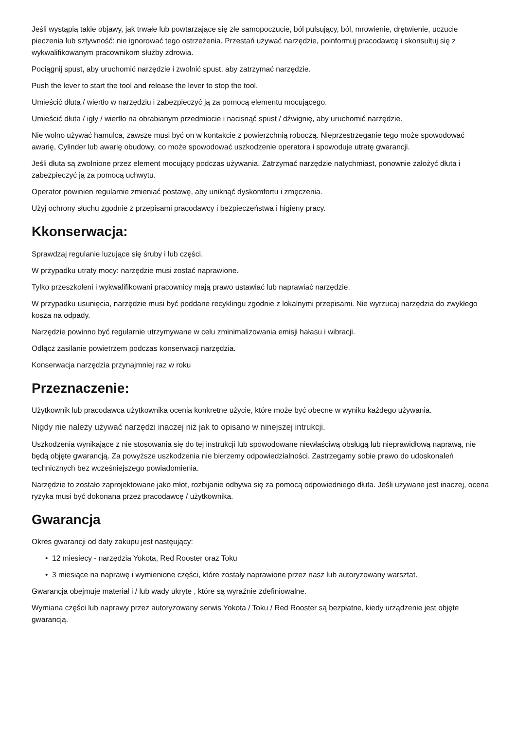Jeśli wystąpią takie objawy, jak trwałe lub powtarzające się złe samopoczucie, ból pulsujący, ból, mrowienie, drętwienie, uczucie pieczenia lub sztywność: nie ignorować tego ostrzeżenia. Przestań używać narzędzie, poinformuj pracodawcę i skonsultuj się z wykwalifikowanym pracownikom służby zdrowia.
Pociągnij spust, aby uruchomić narzędzie i zwolnić spust, aby zatrzymać narzędzie.
Push the lever to start the tool and release the lever to stop the tool.
Umieścić dłuta / wiertło w narzędziu i zabezpieczyć ją za pomocą elementu mocującego.
Umieścić dłuta / igły / wiertło na obrabianym przedmiocie i nacisnąć spust / dźwignię, aby uruchomić narzędzie.
Nie wolno używać hamulca, zawsze musi być on w kontakcie z powierzchnią roboczą. Nieprzestrzeganie tego może spowodować awarię, Cylinder lub awarię obudowy, co może spowodować uszkodzenie operatora i spowoduje utratę gwarancji.
Jeśli dłuta są zwolnione przez element mocujący podczas używania. Zatrzymać narzędzie natychmiast, ponownie założyć dłuta i zabezpieczyć ją za pomocą uchwytu.
Operator powinien regularnie zmieniać postawę, aby uniknąć dyskomfortu i zmęczenia.
Użyj ochrony słuchu zgodnie z przepisami pracodawcy i bezpieczeństwa i higieny pracy.
Kkonserwacja:
Sprawdzaj regulanie luzujące się śruby i lub części.
W przypadku utraty mocy: narzędzie musi zostać naprawione.
Tylko przeszkoleni i wykwalifikowani pracownicy mają prawo ustawiać lub naprawiać narzędzie.
W przypadku usunięcia, narzędzie musi być poddane recyklingu zgodnie z lokalnymi przepisami. Nie wyrzucaj narzędzia do zwykłego kosza na odpady.
Narzędzie powinno być regularnie utrzymywane w celu zminimalizowania emisji hałasu i wibracji.
Odłącz zasilanie powietrzem podczas konserwacji narzędzia.
Konserwacja narzędzia przynajmniej raz w roku
Przeznaczenie:
Użytkownik lub pracodawca użytkownika ocenia konkretne użycie, które może być obecne w wyniku każdego używania.
Nigdy nie należy używać narzędzi inaczej niż jak to opisano w ninejszej intrukcji.
Uszkodzenia wynikające z nie stosowania się do tej instrukcji lub spowodowane niewłaściwą obsługą lub nieprawidłową naprawą, nie będą objęte gwarancją. Za powyższe uszkodzenia nie bierzemy odpowiedzialności. Zastrzegamy sobie prawo do udoskonaleń technicznych bez wcześniejszego powiadomienia.
Narzędzie to zostało zaprojektowane jako młot, rozbijanie odbywa się za pomocą odpowiedniego dłuta. Jeśli używane jest inaczej, ocena ryzyka musi być dokonana przez pracodawcę / użytkownika.
Gwarancja
Okres gwarancji od daty zakupu jest nastęujący:
• 12 miesiecy - narzędzia Yokota, Red Rooster oraz Toku
• 3 miesiące na naprawę i wymienione części, które zostały naprawione przez nasz lub autoryzowany warsztat.
Gwarancja obejmuje materiał i / lub wady ukryte , które są wyraźnie zdefiniowalne.
Wymiana części lub naprawy przez autoryzowany serwis Yokota / Toku / Red Rooster są bezpłatne, kiedy urządzenie jest objęte gwarancją.